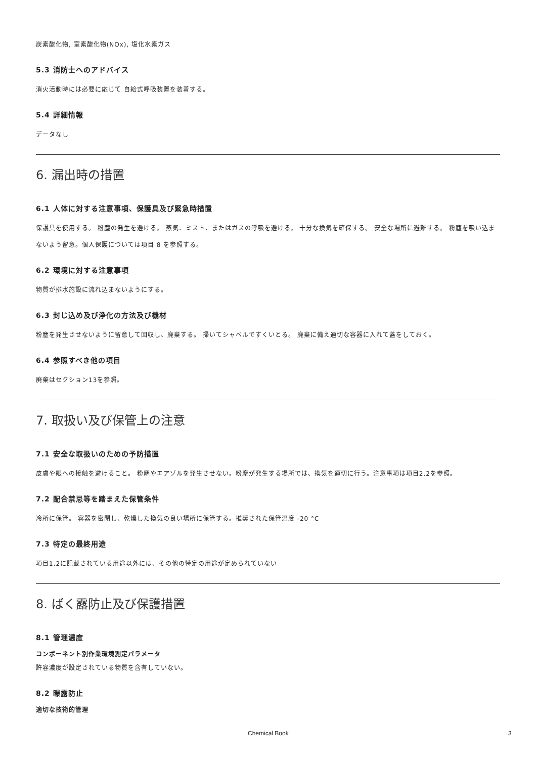炭素酸化物, 室素酸化物(NOx), 塩化水素ガス
5.3 消防士へのアドバイス
消火活動時には必要に応じて 自給式呼吸装置を装着する。
5.4 詳細情報
データなし
6. 漏出時の措置
6.1 人体に対する注意事項、保護具及び緊急時措置
保護具を使用する。 粉塵の発生を避ける。 蒸気、ミスト、またはガスの呼吸を避ける。 十分な換気を確保する。 安全な場所に避難する。 粉塵を吸い込まないよう留意。個人保護については項目 8 を参照する。
6.2 環境に対する注意事項
物質が排水施設に流れ込まないようにする。
6.3 封じ込め及び浄化の方法及び機材
粉塵を発生させないように留意して回収し、廃棄する。 掃いてシャベルですくいとる。 廃棄に備え適切な容器に入れて蓋をしておく。
6.4 参照すべき他の項目
廃棄はセクション13を参照。
7. 取扱い及び保管上の注意
7.1 安全な取扱いのための予防措置
皮膚や眼への接触を避けること。 粉塵やエアゾルを発生させない。粉塵が発生する場所では、換気を適切に行う。注意事項は項目2.2を参照。
7.2 配合禁忌等を踏まえた保管条件
冷所に保管。 容器を密閉し、乾燥した換気の良い場所に保管する。推奨された保管温度 -20 °C
7.3 特定の最終用途
項目1.2に記載されている用途以外には、その他の特定の用途が定められていない
8. ばく露防止及び保護措置
8.1 管理濃度
コンポーネント別作業環境測定パラメータ
許容濃度が設定されている物質を含有していない。
8.2 曝露防止
適切な技術的管理
Chemical Book 3